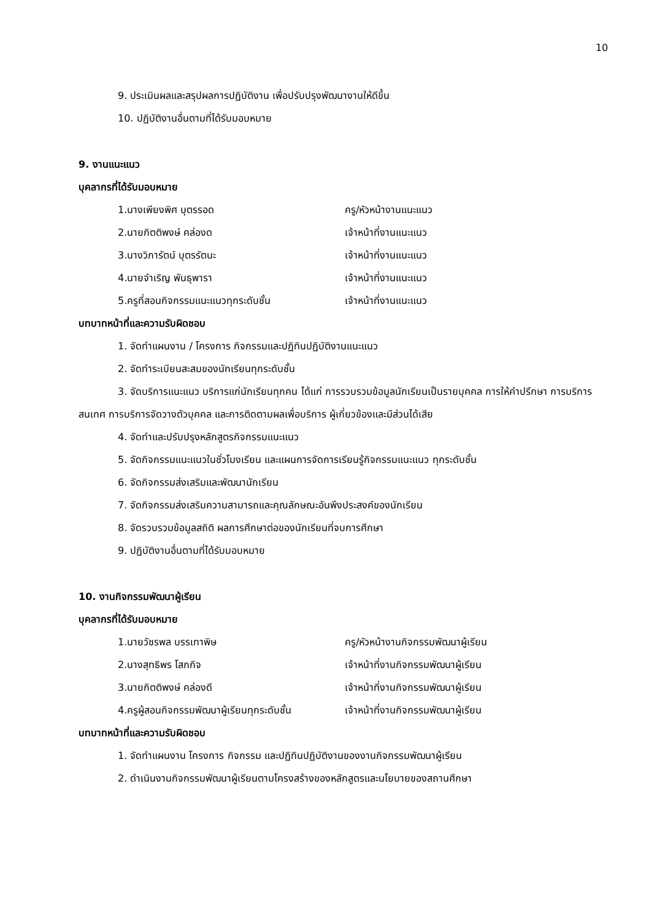10
9. ประเมินผลและสรุปผลการปฏิบัติงาน เพื่อปรับปรุงพัฒนางานให้ดีขึ้น
10. ปฏิบัติงานอื่นตามที่ได้รับมอบหมาย
9. งานแนะแนว
บุคลากรที่ได้รับมอบหมาย
1.นางเพียงพิศ บุตรรอด ครู/หัวหน้างานแนะแนว
2.นายกิตติพงษ์ คล่องด เจ้าหน้าที่งานแนะแนว
3.นางวิภารัตน์ บุตรรัตนะ เจ้าหน้าที่งานแนะแนว
4.นายจำเริญ พันธุพารา เจ้าหน้าที่งานแนะแนว
5.ครูที่สอนกิจกรรมแนะแนวทุกระดับชั้น เจ้าหน้าที่งานแนะแนว
บทบาทหน้าที่และความรับผิดชอบ
1. จัดทำแผนงาน / โครงการ กิจกรรมและปฏิทินปฏิบัติงานแนะแนว
2. จัดทำระเบียนสะสมของนักเรียนทุกระดับชั้น
3. จัดบริการแนะแนว บริการแก่นักเรียนทุกคน ได้แก่ การรวบรวมข้อมูลนักเรียนเป็นรายบุคคล การให้คำปรึกษา การบริการสนเทศ การบริการจัดวางตัวบุคคล และการติดตามผลเพื่อบริการ ผู้เกี่ยวข้องและมีส่วนได้เสีย
4. จัดทำและปรับปรุงหลักสูตรกิจกรรมแนะแนว
5. จัดกิจกรรมแนะแนวในชั่วโมงเรียน และแผนการจัดการเรียนรู้กิจกรรมแนะแนว ทุกระดับชั้น
6. จัดกิจกรรมส่งเสริมและพัฒนานักเรียน
7. จัดกิจกรรมส่งเสริมความสามารถและคุณลักษณะอันพึงประสงค์ของนักเรียน
8. จัดรวบรวมข้อมูลสถิติ ผลการศึกษาต่อของนักเรียนที่จบการศึกษา
9. ปฏิบัติงานอื่นตามที่ได้รับมอบหมาย
10. งานกิจกรรมพัฒนาผู้เรียน
บุคลากรที่ได้รับมอบหมาย
1.นายวัชรพล บรรเทาพิษ ครู/หัวหน้างานกิจกรรมพัฒนาผู้เรียน
2.นางสุทธิพร โสภกิจ เจ้าหน้าที่งานกิจกรรมพัฒนาผู้เรียน
3.นายกิตติพงษ์ คล่องดี เจ้าหน้าที่งานกิจกรรมพัฒนาผู้เรียน
4.ครูผู้สอนกิจกรรมพัฒนาผู้เรียนทุกระดับชั้น เจ้าหน้าที่งานกิจกรรมพัฒนาผู้เรียน
บทบาทหน้าที่และความรับผิดชอบ
1. จัดทำแผนงาน โครงการ กิจกรรม และปฏิทินปฏิบัติงานของงานกิจกรรมพัฒนาผู้เรียน
2. ดำเนินงานกิจกรรมพัฒนาผู้เรียนตามโครงสร้างของหลักสูตรและนโยบายของสถานศึกษา